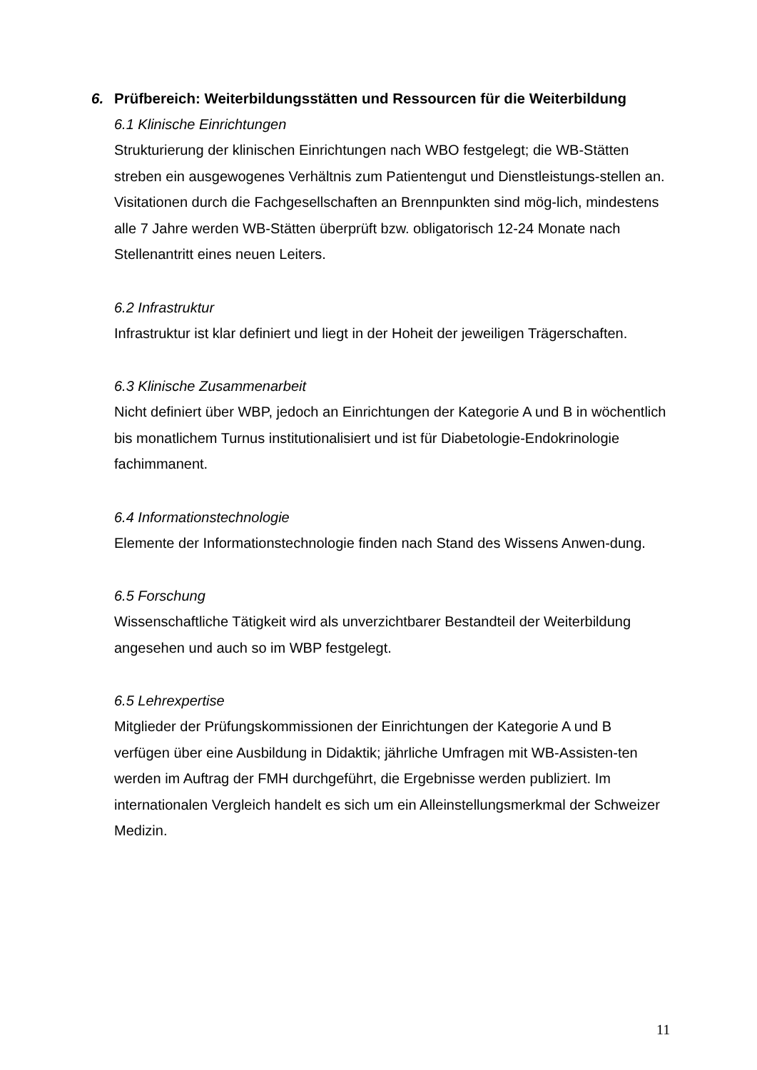6. Prüfbereich: Weiterbildungsstätten und Ressourcen für die Weiterbildung
6.1 Klinische Einrichtungen
Strukturierung der klinischen Einrichtungen nach WBO festgelegt; die WB-Stätten streben ein ausgewogenes Verhältnis zum Patientengut und Dienstleistungs-stellen an. Visitationen durch die Fachgesellschaften an Brennpunkten sind mög-lich, mindestens alle 7 Jahre werden WB-Stätten überprüft bzw. obligatorisch 12-24 Monate nach Stellenantritt eines neuen Leiters.
6.2 Infrastruktur
Infrastruktur ist klar definiert und liegt in der Hoheit der jeweiligen Trägerschaften.
6.3 Klinische Zusammenarbeit
Nicht definiert über WBP, jedoch an Einrichtungen der Kategorie A und B in wöchentlich bis monatlichem Turnus institutionalisiert und ist für Diabetologie-Endokrinologie fachimmanent.
6.4 Informationstechnologie
Elemente der Informationstechnologie finden nach Stand des Wissens Anwen-dung.
6.5 Forschung
Wissenschaftliche Tätigkeit wird als unverzichtbarer Bestandteil der Weiterbildung angesehen und auch so im WBP festgelegt.
6.5 Lehrexpertise
Mitglieder der Prüfungskommissionen der Einrichtungen der Kategorie A und B verfügen über eine Ausbildung in Didaktik; jährliche Umfragen mit WB-Assisten-ten werden im Auftrag der FMH durchgeführt, die Ergebnisse werden publiziert. Im internationalen Vergleich handelt es sich um ein Alleinstellungsmerkmal der Schweizer Medizin.
11